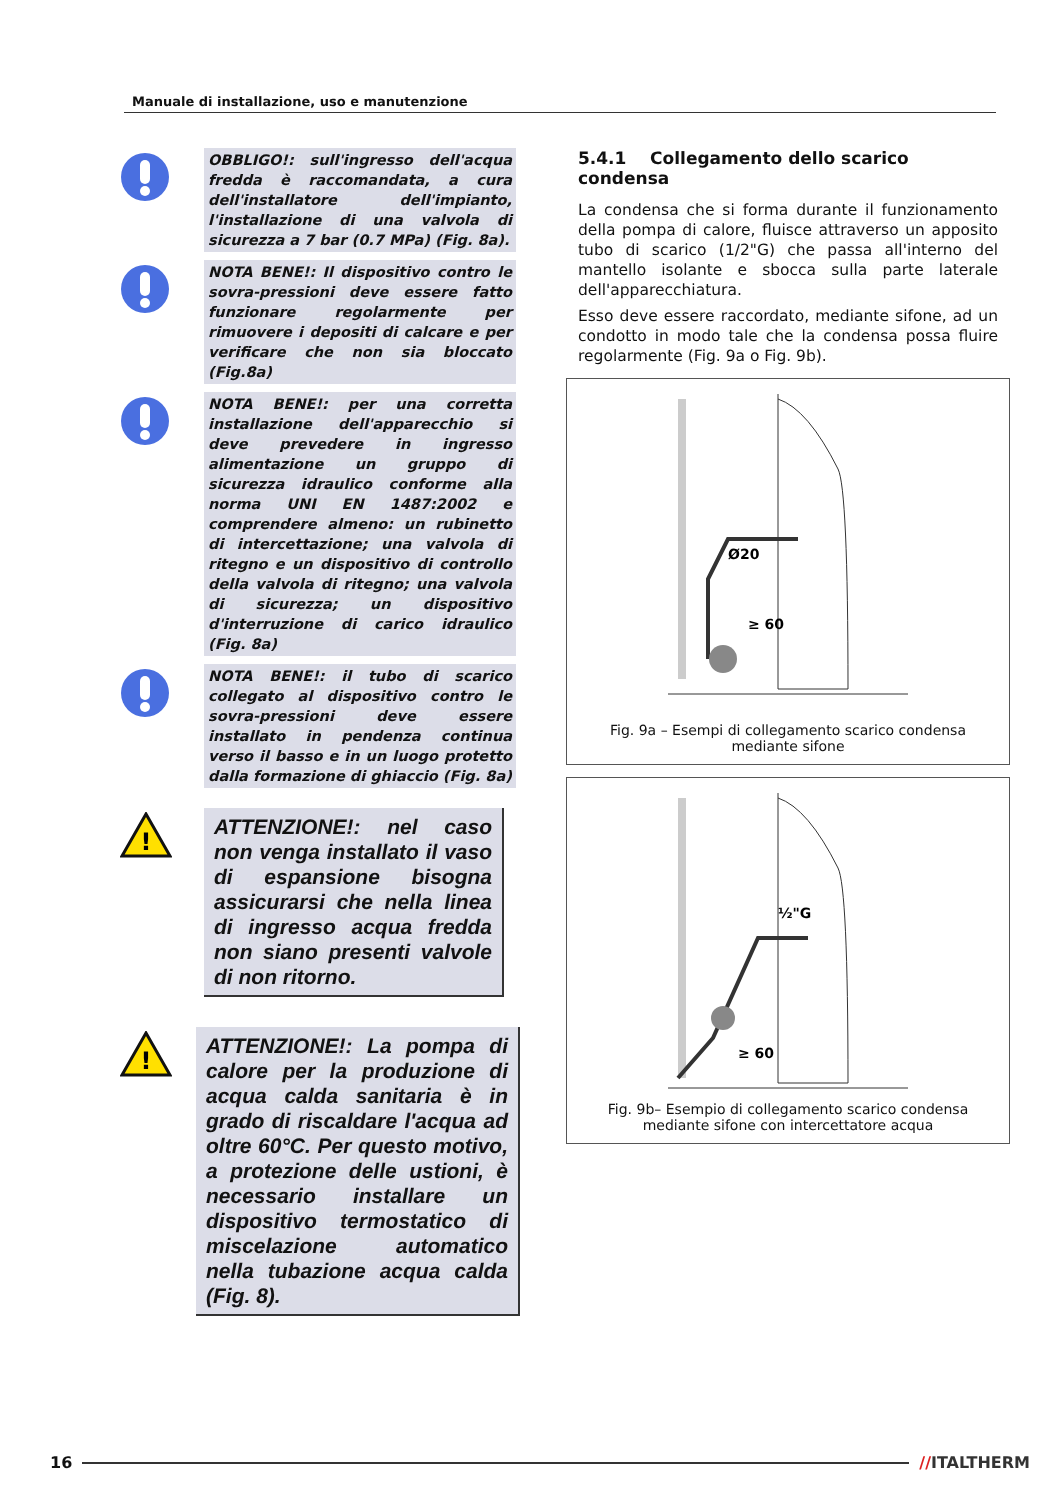Manuale di installazione, uso e manutenzione
OBBLIGO!: sull'ingresso dell'acqua fredda è raccomandata, a cura dell'installatore dell'impianto, l'installazione di una valvola di sicurezza a 7 bar (0.7 MPa) (Fig. 8a).
NOTA BENE!: Il dispositivo contro le sovra-pressioni deve essere fatto funzionare regolarmente per rimuovere i depositi di calcare e per verificare che non sia bloccato (Fig.8a)
NOTA BENE!: per una corretta installazione dell'apparecchio si deve prevedere in ingresso alimentazione un gruppo di sicurezza idraulico conforme alla norma UNI EN 1487:2002 e comprendere almeno: un rubinetto di intercettazione; una valvola di ritegno e un dispositivo di controllo della valvola di ritegno; una valvola di sicurezza; un dispositivo d'interruzione di carico idraulico (Fig. 8a)
NOTA BENE!: il tubo di scarico collegato al dispositivo contro le sovra-pressioni deve essere installato in pendenza continua verso il basso e in un luogo protetto dalla formazione di ghiaccio (Fig. 8a)
!
ATTENZIONE!: nel caso non venga installato il vaso di espansione bisogna assicurarsi che nella linea di ingresso acqua fredda non siano presenti valvole di non ritorno.
!
ATTENZIONE!: La pompa di calore per la produzione di acqua calda sanitaria è in grado di riscaldare l'acqua ad oltre 60°C. Per questo motivo, a protezione delle ustioni, è necessario installare un dispositivo termostatico di miscelazione automatico nella tubazione acqua calda (Fig. 8).
5.4.1 Collegamento dello scarico condensa
La condensa che si forma durante il funzionamento della pompa di calore, fluisce attraverso un apposito tubo di scarico (1/2"G) che passa all'interno del mantello isolante e sbocca sulla parte laterale dell'apparecchiatura.
Esso deve essere raccordato, mediante sifone, ad un condotto in modo tale che la condensa possa fluire regolarmente (Fig. 9a o Fig. 9b).
Ø20
≥ 60
Fig. 9a – Esempi di collegamento scarico condensa mediante sifone
½"G
≥ 60
Fig. 9b– Esempio di collegamento scarico condensa mediante sifone con intercettatore acqua
16 //ITALTHERM